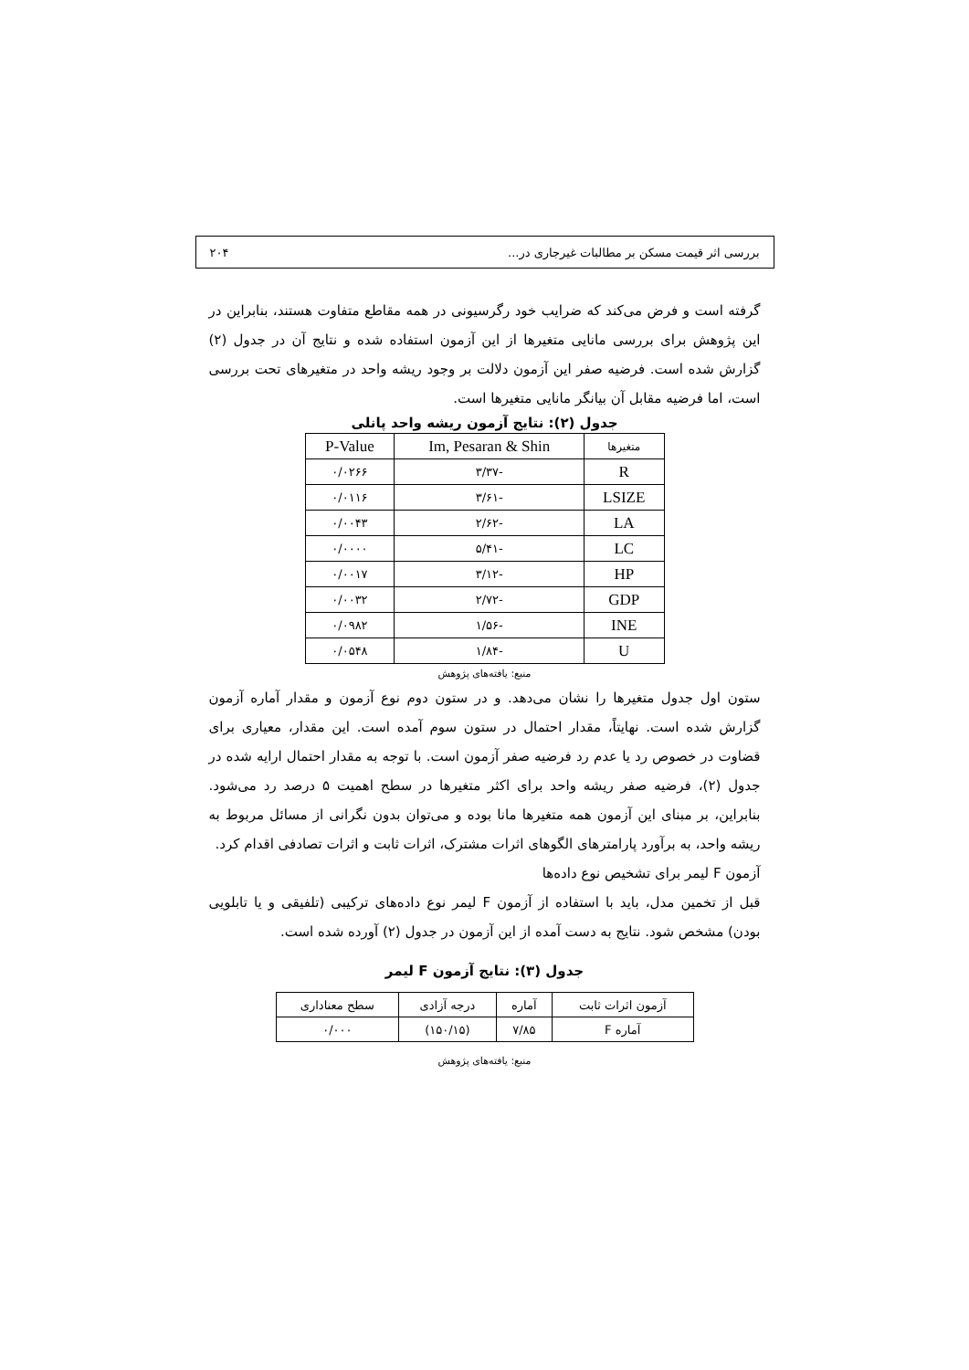بررسی اثر قیمت مسکن بر مطالبات غیرجاری در... ۲۰۴
گرفته است و فرض می‌کند که ضرایب خود رگرسیونی در همه مقاطع متفاوت هستند، بنابراین در این پژوهش برای بررسی مانایی متغیرها از این آزمون استفاده شده و نتایج آن در جدول (۲) گزارش شده است. فرضیه صفر این آزمون دلالت بر وجود ریشه واحد در متغیرهای تحت بررسی است، اما فرضیه مقابل آن بیانگر مانایی متغیرها است.
جدول (۲): نتایج آزمون ریشه واحد پانلی
| متغیرها | Im, Pesaran & Shin | P-Value |
| --- | --- | --- |
| R | -۳/۳۷ | ۰/۰۲۶۶ |
| LSIZE | -۳/۶۱ | ۰/۰۱۱۶ |
| LA | -۲/۶۲ | ۰/۰۰۴۳ |
| LC | -۵/۴۱ | ۰/۰۰۰۰ |
| HP | -۳/۱۲ | ۰/۰۰۱۷ |
| GDP | -۲/۷۲ | ۰/۰۰۳۲ |
| INE | -۱/۵۶ | ۰/۰۹۸۲ |
| U | -۱/۸۴ | ۰/۰۵۴۸ |
منبع: یافته‌های پژوهش
ستون اول جدول متغیرها را نشان می‌دهد. و در ستون دوم نوع آزمون و مقدار آماره آزمون گزارش شده است. نهایتاً، مقدار احتمال در ستون سوم آمده است. این مقدار، معیاری برای قضاوت در خصوص رد یا عدم رد فرضیه صفر آزمون است. با توجه به مقدار احتمال ارایه شده در جدول (۲)، فرضیه صفر ریشه واحد برای اکثر متغیرها در سطح اهمیت ۵ درصد رد می‌شود. بنابراین، بر مبنای این آزمون همه متغیرها مانا بوده و می‌توان بدون نگرانی از مسائل مربوط به ریشه واحد، به برآورد پارامترهای الگوهای اثرات مشترک، اثرات ثابت و اثرات تصادفی اقدام کرد.
آزمون F لیمر برای تشخیص نوع داده‌ها
قبل از تخمین مدل، باید با استفاده از آزمون F لیمر نوع داده‌های ترکیبی (تلفیقی و یا تابلویی بودن) مشخص شود. نتایج به دست آمده از این آزمون در جدول (۲) آورده شده است.
جدول (۳): نتایج آزمون F لیمر
| آزمون اثرات ثابت | آماره | درجه آزادی | سطح معناداری |
| --- | --- | --- | --- |
| آماره F | ۷/۸۵ | (۱۵۰/۱۵) | ۰/۰۰۰ |
منبع: یافته‌های پژوهش